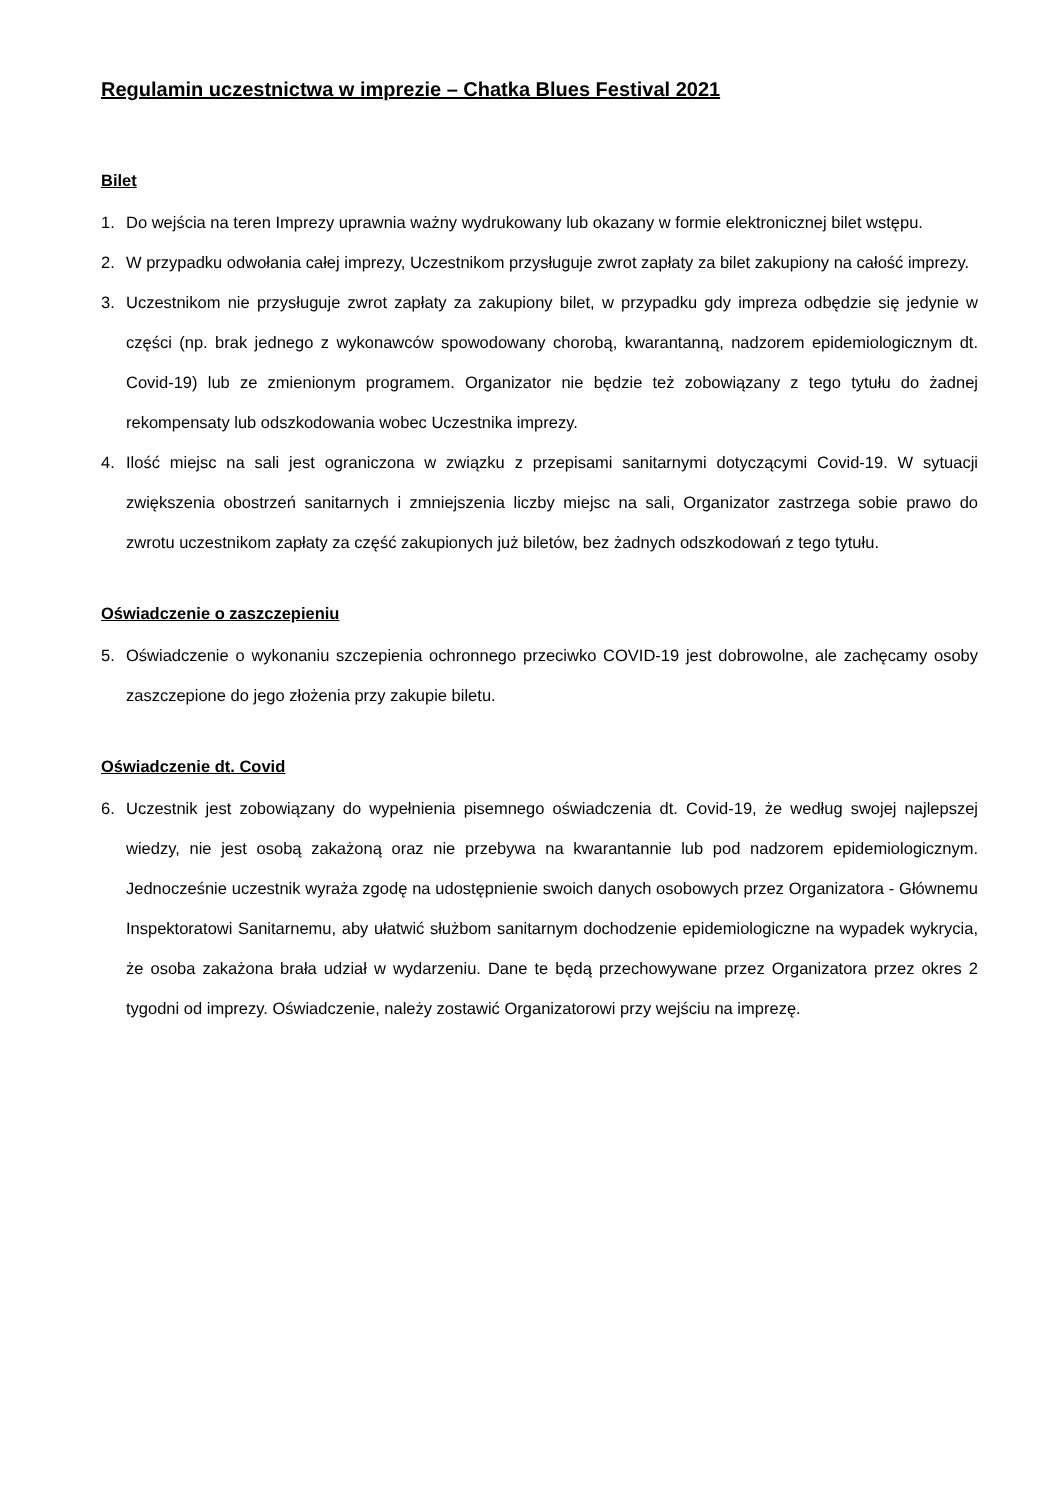Regulamin uczestnictwa w imprezie – Chatka Blues Festival 2021
Bilet
1. Do wejścia na teren Imprezy uprawnia ważny wydrukowany lub okazany w formie elektronicznej bilet wstępu.
2. W przypadku odwołania całej imprezy, Uczestnikom przysługuje zwrot zapłaty za bilet zakupiony na całość imprezy.
3. Uczestnikom nie przysługuje zwrot zapłaty za zakupiony bilet, w przypadku gdy impreza odbędzie się jedynie w części (np. brak jednego z wykonawców spowodowany chorobą, kwarantanną, nadzorem epidemiologicznym dt. Covid-19) lub ze zmienionym programem. Organizator nie będzie też zobowiązany z tego tytułu do żadnej rekompensaty lub odszkodowania wobec Uczestnika imprezy.
4. Ilość miejsc na sali jest ograniczona w związku z przepisami sanitarnymi dotyczącymi Covid-19. W sytuacji zwiększenia obostrzeń sanitarnych i zmniejszenia liczby miejsc na sali, Organizator zastrzega sobie prawo do zwrotu uczestnikom zapłaty za część zakupionych już biletów, bez żadnych odszkodowań z tego tytułu.
Oświadczenie o zaszczepieniu
5. Oświadczenie o wykonaniu szczepienia ochronnego przeciwko COVID-19 jest dobrowolne, ale zachęcamy osoby zaszczepione do jego złożenia przy zakupie biletu.
Oświadczenie dt. Covid
6. Uczestnik jest zobowiązany do wypełnienia pisemnego oświadczenia dt. Covid-19, że według swojej najlepszej wiedzy, nie jest osobą zakażoną oraz nie przebywa na kwarantannie lub pod nadzorem epidemiologicznym. Jednocześnie uczestnik wyraża zgodę na udostępnienie swoich danych osobowych przez Organizatora - Głównemu Inspektoratowi Sanitarnemu, aby ułatwić służbom sanitarnym dochodzenie epidemiologiczne na wypadek wykrycia, że osoba zakażona brała udział w wydarzeniu. Dane te będą przechowywane przez Organizatora przez okres 2 tygodni od imprezy. Oświadczenie, należy zostawić Organizatorowi przy wejściu na imprezę.